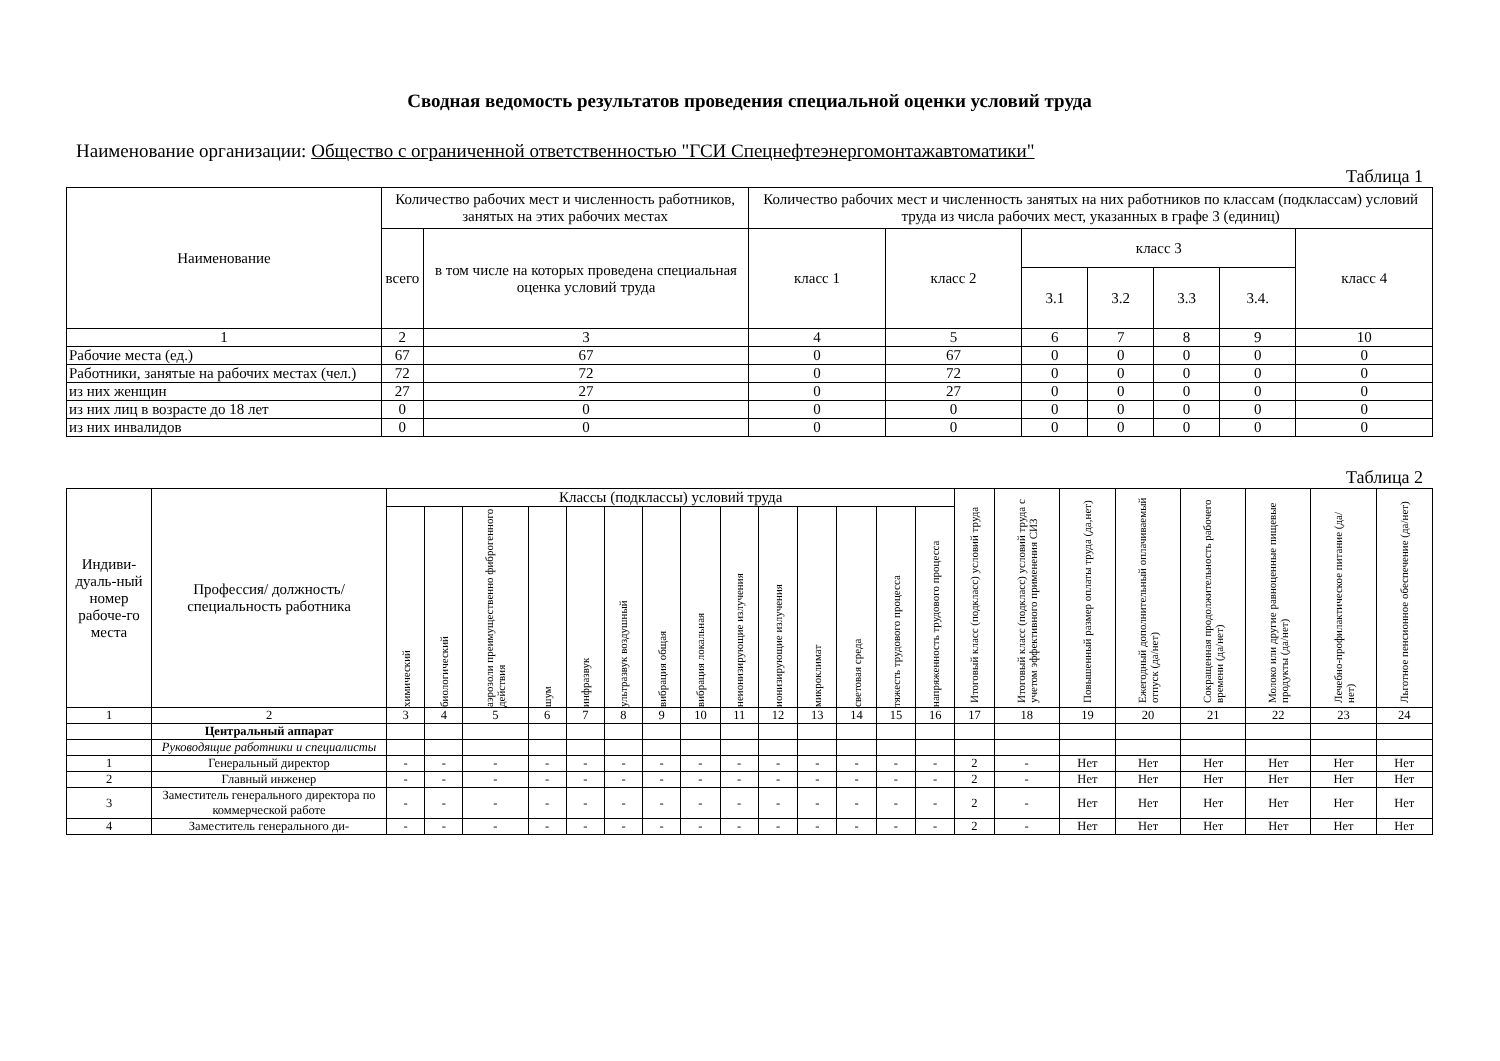Сводная ведомость результатов проведения специальной оценки условий труда
Наименование организации: Общество с ограниченной ответственностью "ГСИ Спецнефтеэнергомонтажавтоматики"
Таблица 1
| Наименование | Количество рабочих мест и численность работников, занятых на этих рабочих местах | | Количество рабочих мест и численность занятых на них работников по классам (подклассам) условий труда из числа рабочих мест, указанных в графе 3 (единиц) | | | | | | |
| --- | --- | --- | --- | --- | --- | --- | --- | --- | --- |
| | всего | в том числе на которых проведена специальная оценка условий труда | класс 1 | класс 2 | класс 3 | | | | класс 4 |
| | | | | | 3.1 | 3.2 | 3.3 | 3.4. | |
| 1 | 2 | 3 | 4 | 5 | 6 | 7 | 8 | 9 | 10 |
| Рабочие места (ед.) | 67 | 67 | 0 | 67 | 0 | 0 | 0 | 0 | 0 |
| Работники, занятые на рабочих местах (чел.) | 72 | 72 | 0 | 72 | 0 | 0 | 0 | 0 | 0 |
| из них женщин | 27 | 27 | 0 | 27 | 0 | 0 | 0 | 0 | 0 |
| из них лиц в возрасте до 18 лет | 0 | 0 | 0 | 0 | 0 | 0 | 0 | 0 | 0 |
| из них инвалидов | 0 | 0 | 0 | 0 | 0 | 0 | 0 | 0 | 0 |
Таблица 2
| Индиви-дуаль-ный номер рабоче-го места | Профессия/ должность/ специальность работника | Классы (подклассы) условий труда | | | | | | | | | | | | | | Итоговый класс (подкласс) условий труда | Итоговый класс (подкласс) условий труда с учетом эффективного применения СИЗ | Повышенный размер оплаты труда (да,нет) | Ежегодный дополнительный оплачиваемый отпуск (да/нет) | Сокращенная продолжительность рабочего времени (да/нет) | Молоко или другие равноценные пищевые продукты (да/нет) | Лечебно-профилактическое питание (да/нет) | Льготное пенсионное обеспечение (да/нет) |
| --- | --- | --- | --- | --- | --- | --- | --- | --- | --- | --- | --- | --- | --- | --- | --- | --- | --- | --- | --- | --- | --- | --- | --- |
| | | химический | биологический | аэрозоли преимущественно фиброгенного действия | шум | инфразвук | ультразвук воздушный | вибрация общая | вибрация локальная | неионизирующие излучения | ионизирующие излучения | микроклимат | световая среда | тяжесть трудового процесса | напряженность трудового процесса | | | | | | | | |
| 1 | 2 | 3 | 4 | 5 | 6 | 7 | 8 | 9 | 10 | 11 | 12 | 13 | 14 | 15 | 16 | 17 | 18 | 19 | 20 | 21 | 22 | 23 | 24 |
| | Центральный аппарат | | | | | | | | | | | | | | | | | | | | | | |
| | Руководящие работники и специалисты | | | | | | | | | | | | | | | | | | | | | | |
| 1 | Генеральный директор | - | - | - | - | - | - | - | - | - | - | - | - | - | - | 2 | - | Нет | Нет | Нет | Нет | Нет | Нет |
| 2 | Главный инженер | - | - | - | - | - | - | - | - | - | - | - | - | - | - | 2 | - | Нет | Нет | Нет | Нет | Нет | Нет |
| 3 | Заместитель генерального директора по коммерческой работе | - | - | - | - | - | - | - | - | - | - | - | - | - | - | 2 | - | Нет | Нет | Нет | Нет | Нет | Нет |
| 4 | Заместитель генерального ди- | - | - | - | - | - | - | - | - | - | - | - | - | - | - | 2 | - | Нет | Нет | Нет | Нет | Нет | Нет |